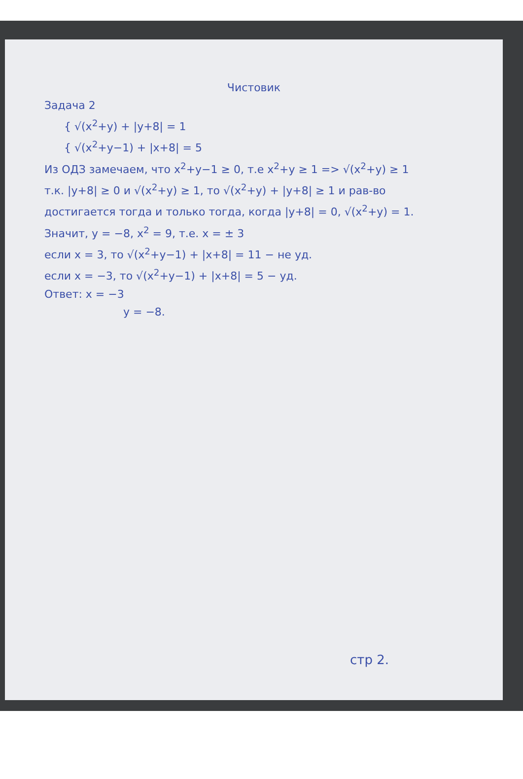Чистовик
Задача 2
{ √(x<sup>2</sup>+y) + |y+8| = 1
{ √(x<sup>2</sup>+y−1) + |x+8| = 5
Из ОДЗ замечаем, что x<sup>2</sup>+y−1 ≥ 0, т.е x<sup>2</sup>+y ≥ 1 => √(x<sup>2</sup>+y) ≥ 1
т.к. |y+8| ≥ 0 и √(x<sup>2</sup>+y) ≥ 1, то √(x<sup>2</sup>+y) + |y+8| ≥ 1 и рав-во
достигается тогда и только тогда, когда |y+8| = 0, √(x<sup>2</sup>+y) = 1.
Значит, y = −8, x<sup>2</sup> = 9, т.е. x = ± 3
если x = 3, то √(x<sup>2</sup>+y−1) + |x+8| = 11 − не уд.
если x = −3, то √(x<sup>2</sup>+y−1) + |x+8| = 5 − уд.
Ответ: x = −3
y = −8.
стр 2.